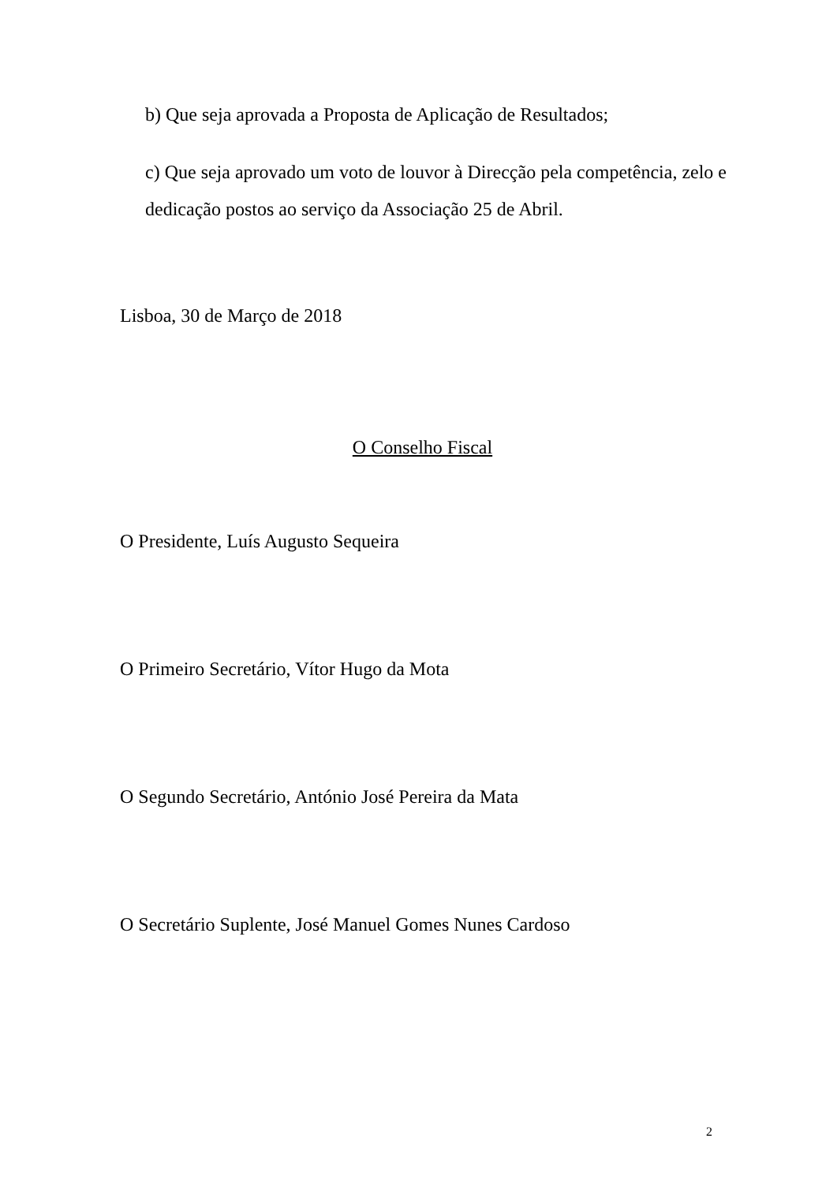b) Que seja aprovada a Proposta de Aplicação de Resultados;
c) Que seja aprovado um voto de louvor à Direcção pela competência, zelo e dedicação postos ao serviço da Associação 25 de Abril.
Lisboa, 30 de Março de 2018
O Conselho Fiscal
O Presidente, Luís Augusto Sequeira
O Primeiro Secretário, Vítor Hugo da Mota
O Segundo Secretário, António José Pereira da Mata
O Secretário Suplente, José Manuel Gomes Nunes Cardoso
2